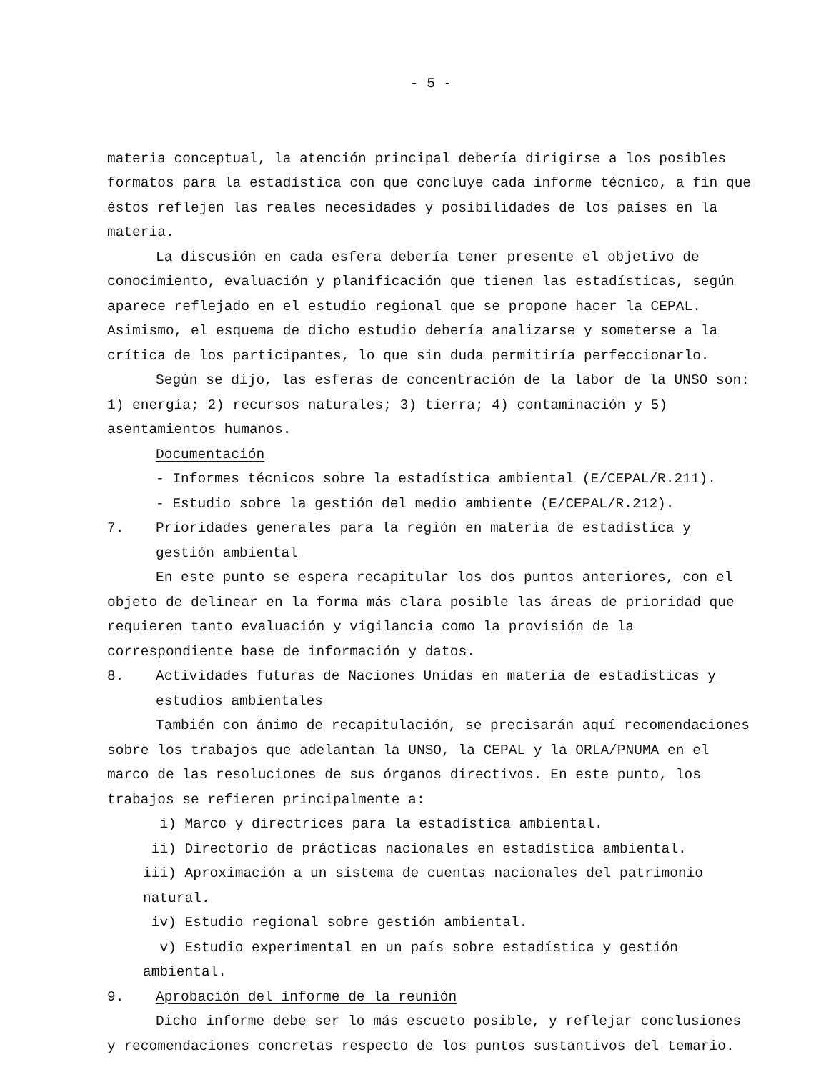- 5 -
materia conceptual, la atención principal debería dirigirse a los posibles formatos para la estadística con que concluye cada informe técnico, a fin que éstos reflejen las reales necesidades y posibilidades de los países en la materia.
La discusión en cada esfera debería tener presente el objetivo de conocimiento, evaluación y planificación que tienen las estadísticas, según aparece reflejado en el estudio regional que se propone hacer la CEPAL. Asimismo, el esquema de dicho estudio debería analizarse y someterse a la crítica de los participantes, lo que sin duda permitiría perfeccionarlo.
Según se dijo, las esferas de concentración de la labor de la UNSO son: 1) energía; 2) recursos naturales; 3) tierra; 4) contaminación y 5) asentamientos humanos.
Documentación
- Informes técnicos sobre la estadística ambiental (E/CEPAL/R.211).
- Estudio sobre la gestión del medio ambiente (E/CEPAL/R.212).
7. Prioridades generales para la región en materia de estadística y gestión ambiental
En este punto se espera recapitular los dos puntos anteriores, con el objeto de delinear en la forma más clara posible las áreas de prioridad que requieren tanto evaluación y vigilancia como la provisión de la correspondiente base de información y datos.
8. Actividades futuras de Naciones Unidas en materia de estadísticas y estudios ambientales
También con ánimo de recapitulación, se precisarán aquí recomendaciones sobre los trabajos que adelantan la UNSO, la CEPAL y la ORLA/PNUMA en el marco de las resoluciones de sus órganos directivos. En este punto, los trabajos se refieren principalmente a:
i) Marco y directrices para la estadística ambiental.
ii) Directorio de prácticas nacionales en estadística ambiental.
iii) Aproximación a un sistema de cuentas nacionales del patrimonio natural.
iv) Estudio regional sobre gestión ambiental.
v) Estudio experimental en un país sobre estadística y gestión ambiental.
9. Aprobación del informe de la reunión
Dicho informe debe ser lo más escueto posible, y reflejar conclusiones y recomendaciones concretas respecto de los puntos sustantivos del temario.